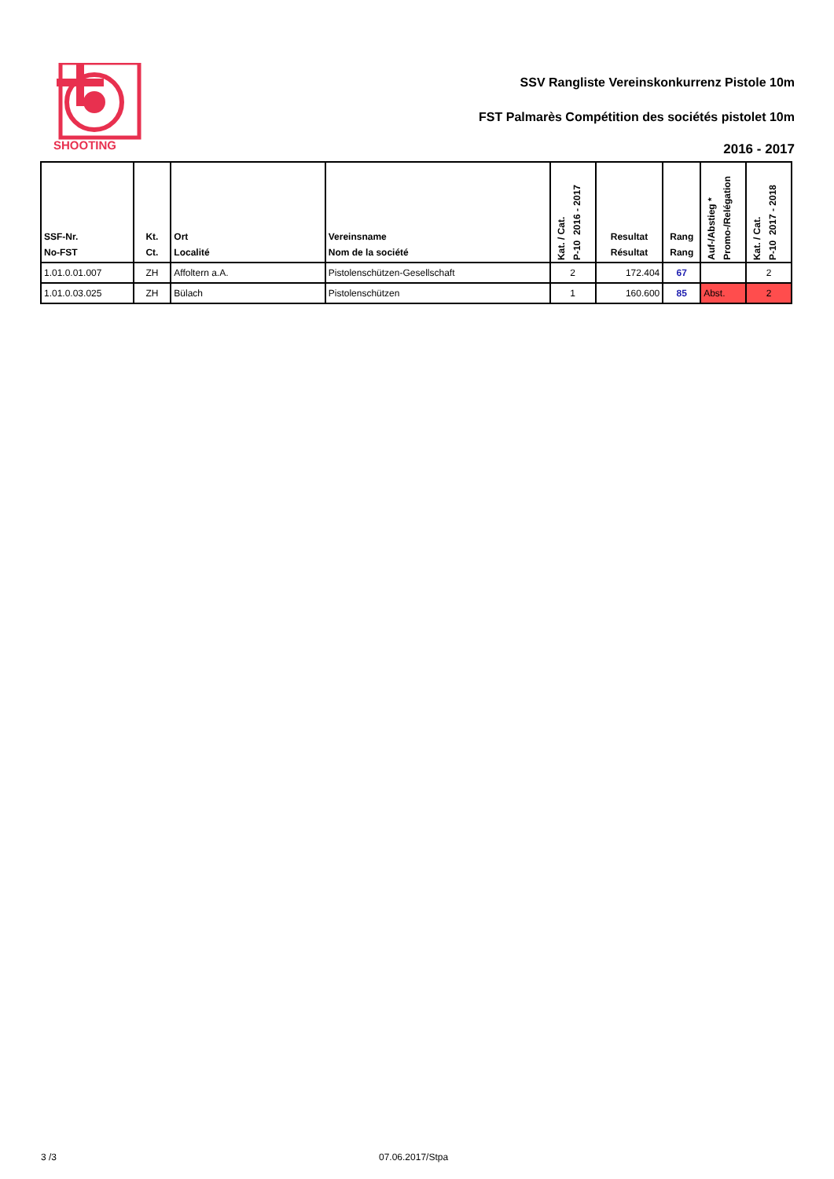SHOOTING
SSV Rangliste Vereinskonkurrenz Pistole 10m
FST Palmarès Compétition des sociétés pistolet 10m
2016 - 2017
| SSF-Nr. No-FST | Kt. Ct. | Ort Localité | Vereinsname Nom de la société | Kat. / Cat. P-10 2016 - 2017 | Resultat Résultat | Rang Rang | Auf-/Abstieg * Promo-/Relégation | Kat. / Cat. P-10 2017 - 2018 |
| --- | --- | --- | --- | --- | --- | --- | --- | --- |
| 1.01.0.01.007 | ZH | Affoltern a.A. | Pistolenschützen-Gesellschaft | 2 | 172.404 | 67 | | 2 |
| 1.01.0.03.025 | ZH | Bülach | Pistolenschützen | 1 | 160.600 | 85 | Abst. | 2 |
3 /3 07.06.2017/Stpa